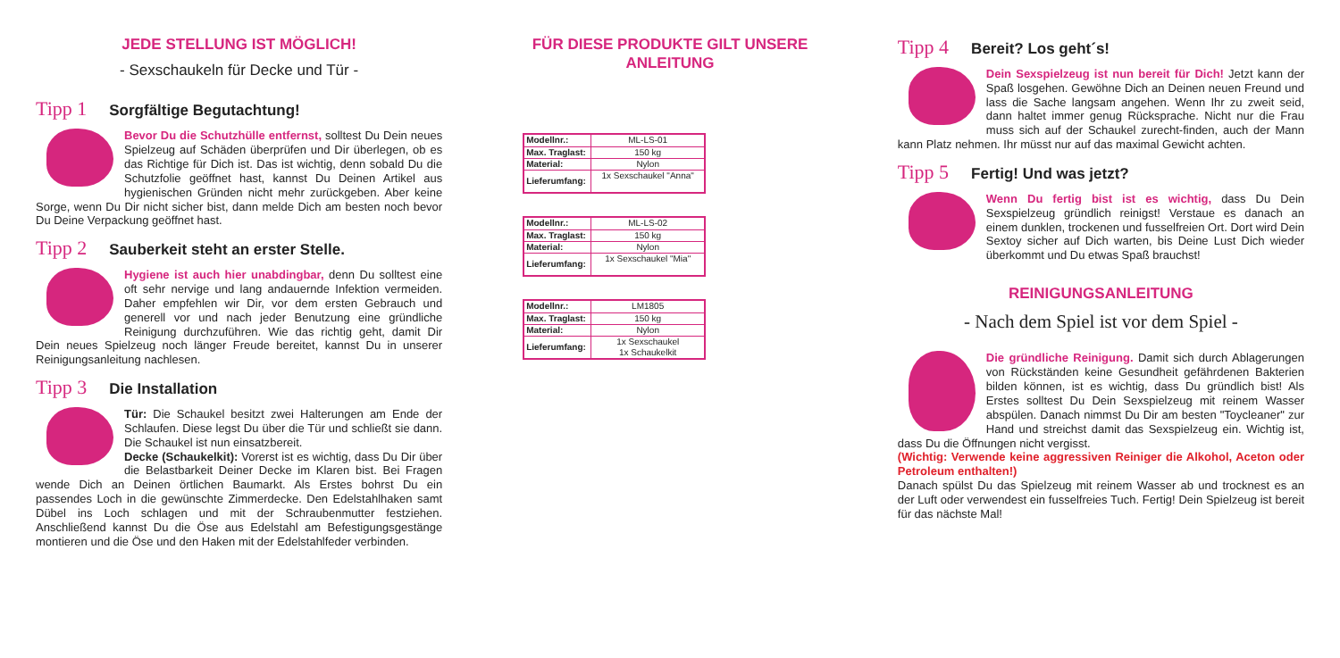JEDE STELLUNG IST MÖGLICH!
- Sexschaukeln für Decke und Tür -
Tipp 1 Sorgfältige Begutachtung!
Bevor Du die Schutzhülle entfernst, solltest Du Dein neues Spielzeug auf Schäden überprüfen und Dir überlegen, ob es das Richtige für Dich ist. Das ist wichtig, denn sobald Du die Schutzfolie geöffnet hast, kannst Du Deinen Artikel aus hygienischen Gründen nicht mehr zurückgeben. Aber keine Sorge, wenn Du Dir nicht sicher bist, dann melde Dich am besten noch bevor Du Deine Verpackung geöffnet hast.
Tipp 2 Sauberkeit steht an erster Stelle.
Hygiene ist auch hier unabdingbar, denn Du solltest eine oft sehr nervige und lang andauernde Infektion vermeiden. Daher empfehlen wir Dir, vor dem ersten Gebrauch und generell vor und nach jeder Benutzung eine gründliche Reinigung durchzuführen. Wie das richtig geht, damit Dir Dein neues Spielzeug noch länger Freude bereitet, kannst Du in unserer Reinigungsanleitung nachlesen.
Tipp 3 Die Installation
Tür: Die Schaukel besitzt zwei Halterungen am Ende der Schlaufen. Diese legst Du über die Tür und schließt sie dann. Die Schaukel ist nun einsatzbereit.
Decke (Schaukelkit): Vorerst ist es wichtig, dass Du Dir über die Belastbarkeit Deiner Decke im Klaren bist. Bei Fragen wende Dich an Deinen örtlichen Baumarkt. Als Erstes bohrst Du ein passendes Loch in die gewünschte Zimmerdecke. Den Edelstahlhaken samt Dübel ins Loch schlagen und mit der Schraubenmutter festziehen. Anschließend kannst Du die Öse aus Edelstahl am Befestigungsgestänge montieren und die Öse und den Haken mit der Edelstahlfeder verbinden.
FÜR DIESE PRODUKTE GILT UNSERE ANLEITUNG
| Modellnr.: | ML-LS-01 |
| Max. Traglast: | 150 kg |
| Material: | Nylon |
| Lieferumfang: | 1x Sexschaukel "Anna" |
| Modellnr.: | ML-LS-02 |
| Max. Traglast: | 150 kg |
| Material: | Nylon |
| Lieferumfang: | 1x Sexschaukel "Mia" |
| Modellnr.: | LM1805 |
| Max. Traglast: | 150 kg |
| Material: | Nylon |
| Lieferumfang: | 1x Sexschaukel 1x Schaukelkit |
Tipp 4 Bereit? Los geht´s!
Dein Sexspielzeug ist nun bereit für Dich! Jetzt kann der Spaß losgehen. Gewöhne Dich an Deinen neuen Freund und lass die Sache langsam angehen. Wenn Ihr zu zweit seid, dann haltet immer genug Rücksprache. Nicht nur die Frau muss sich auf der Schaukel zurecht-finden, auch der Mann kann Platz nehmen. Ihr müsst nur auf das maximal Gewicht achten.
Tipp 5 Fertig! Und was jetzt?
Wenn Du fertig bist ist es wichtig, dass Du Dein Sexspielzeug gründlich reinigst! Verstaue es danach an einem dunklen, trockenen und fusselfreien Ort. Dort wird Dein Sextoy sicher auf Dich warten, bis Deine Lust Dich wieder überkommt und Du etwas Spaß brauchst!
REINIGUNGSANLEITUNG
- Nach dem Spiel ist vor dem Spiel -
Die gründliche Reinigung. Damit sich durch Ablagerungen von Rückständen keine Gesundheit gefährdenen Bakterien bilden können, ist es wichtig, dass Du gründlich bist! Als Erstes solltest Du Dein Sexspielzeug mit reinem Wasser abspülen. Danach nimmst Du Dir am besten "Toycleaner" zur Hand und streichst damit das Sexspielzeug ein. Wichtig ist, dass Du die Öffnungen nicht vergisst.
(Wichtig: Verwende keine aggressiven Reiniger die Alkohol, Aceton oder Petroleum enthalten!)
Danach spülst Du das Spielzeug mit reinem Wasser ab und trocknest es an der Luft oder verwendest ein fusselfreies Tuch. Fertig! Dein Spielzeug ist bereit für das nächste Mal!